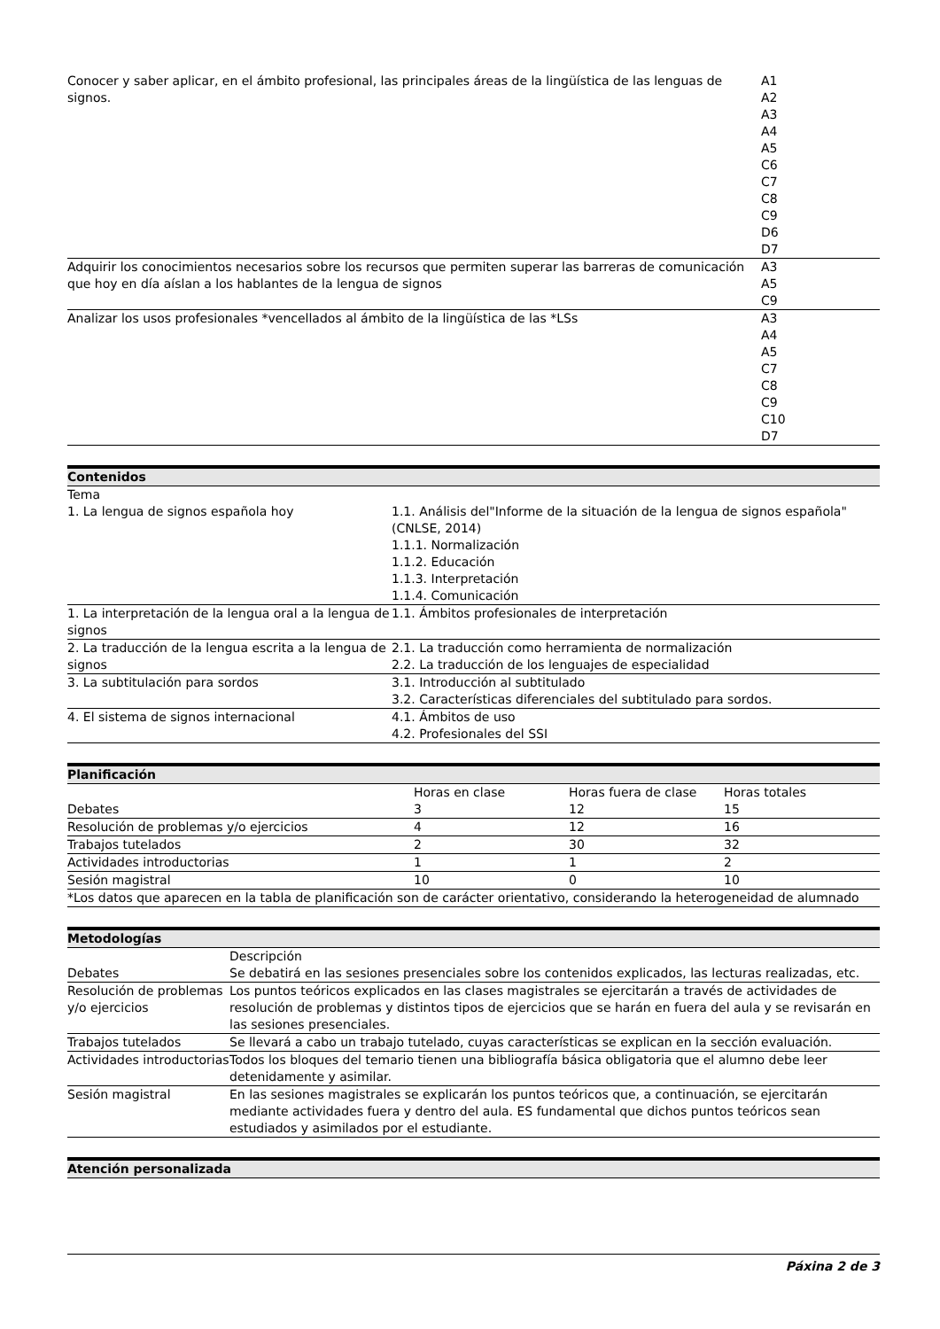| Conocer y saber aplicar, en el ámbito profesional, las principales áreas de la lingüística de las lenguas de signos. | A1 A2 A3 A4 A5 C6 C7 C8 C9 D6 D7 |
| Adquirir los conocimientos necesarios sobre los recursos que permiten superar las barreras de comunicación que hoy en día aíslan a los hablantes de la lengua de signos | A3 A5 C9 |
| Analizar los usos profesionales *vencellados al ámbito de la lingüística de las *LSs | A3 A4 A5 C7 C8 C9 C10 D7 |
Contenidos
| Tema | |
| --- | --- |
| 1. La lengua de signos española hoy | 1.1. Análisis del"Informe de la situación de la lengua de signos española" (CNLSE, 2014) 1.1.1. Normalización 1.1.2. Educación 1.1.3. Interpretación 1.1.4. Comunicación |
| 1. La interpretación de la lengua oral a la lengua de signos | 1.1. Ámbitos profesionales de interpretación |
| 2. La traducción de la lengua escrita a la lengua de signos | 2.1. La traducción como herramienta de normalización 2.2. La traducción de los lenguajes de especialidad |
| 3. La subtitulación para sordos | 3.1. Introducción al subtitulado 3.2. Características diferenciales del subtitulado para sordos. |
| 4. El sistema de signos internacional | 4.1. Ámbitos de uso 4.2. Profesionales del SSI |
Planificación
| | Horas en clase | Horas fuera de clase | Horas totales |
| --- | --- | --- | --- |
| Debates | 3 | 12 | 15 |
| Resolución de problemas y/o ejercicios | 4 | 12 | 16 |
| Trabajos tutelados | 2 | 30 | 32 |
| Actividades introductorias | 1 | 1 | 2 |
| Sesión magistral | 10 | 0 | 10 |
| *Los datos que aparecen en la tabla de planificación son de carácter orientativo, considerando la heterogeneidad de alumnado | | | |
Metodologías
| | Descripción |
| --- | --- |
| Debates | Se debatirá en las sesiones presenciales sobre los contenidos explicados, las lecturas realizadas, etc. |
| Resolución de problemas y/o ejercicios | Los puntos teóricos explicados en las clases magistrales se ejercitarán a través de actividades de resolución de problemas y distintos tipos de ejercicios que se harán en fuera del aula y se revisarán en las sesiones presenciales. |
| Trabajos tutelados | Se llevará a cabo un trabajo tutelado, cuyas características se explican en la sección evaluación. |
| Actividades introductorias | Todos los bloques del temario tienen una bibliografía básica obligatoria que el alumno debe leer detenidamente y asimilar. |
| Sesión magistral | En las sesiones magistrales se explicarán los puntos teóricos que, a continuación, se ejercitarán mediante actividades fuera y dentro del aula. ES fundamental que dichos puntos teóricos sean estudiados y asimilados por el estudiante. |
Atención personalizada
Páxina 2 de 3